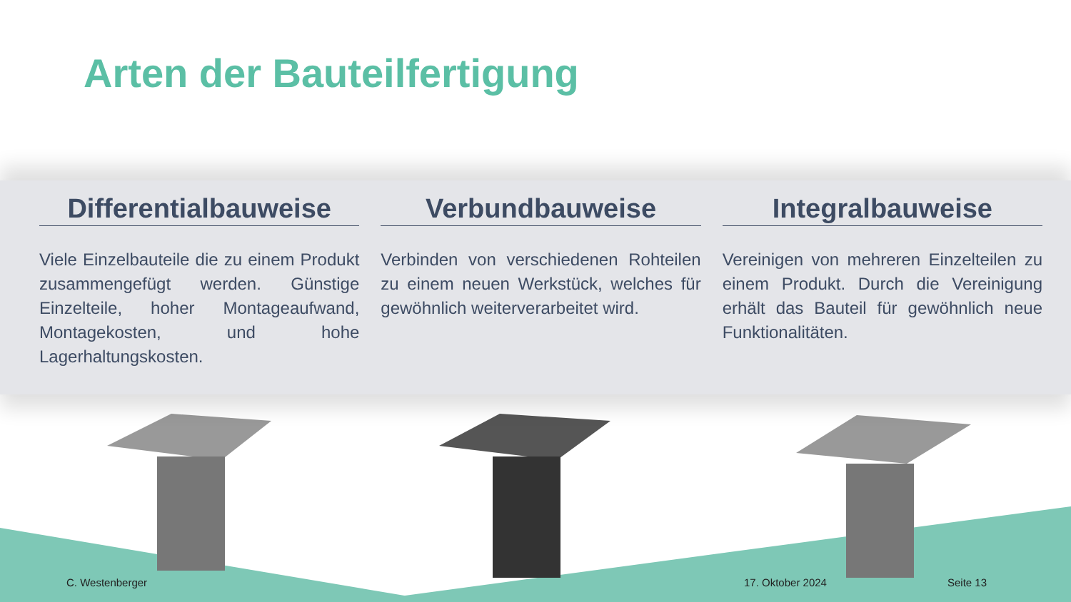Arten der Bauteilfertigung
Differentialbauweise
Viele Einzelbauteile die zu einem Produkt zusammengefügt werden. Günstige Einzelteile, hoher Montageaufwand, Montagekosten, und hohe Lagerhaltungskosten.
Verbundbauweise
Verbinden von verschiedenen Rohteilen zu einem neuen Werkstück, welches für gewöhnlich weiterverarbeitet wird.
Integralbauweise
Vereinigen von mehreren Einzelteilen zu einem Produkt. Durch die Vereinigung erhält das Bauteil für gewöhnlich neue Funktionalitäten.
C. Westenberger 17. Oktober 2024 Seite 13